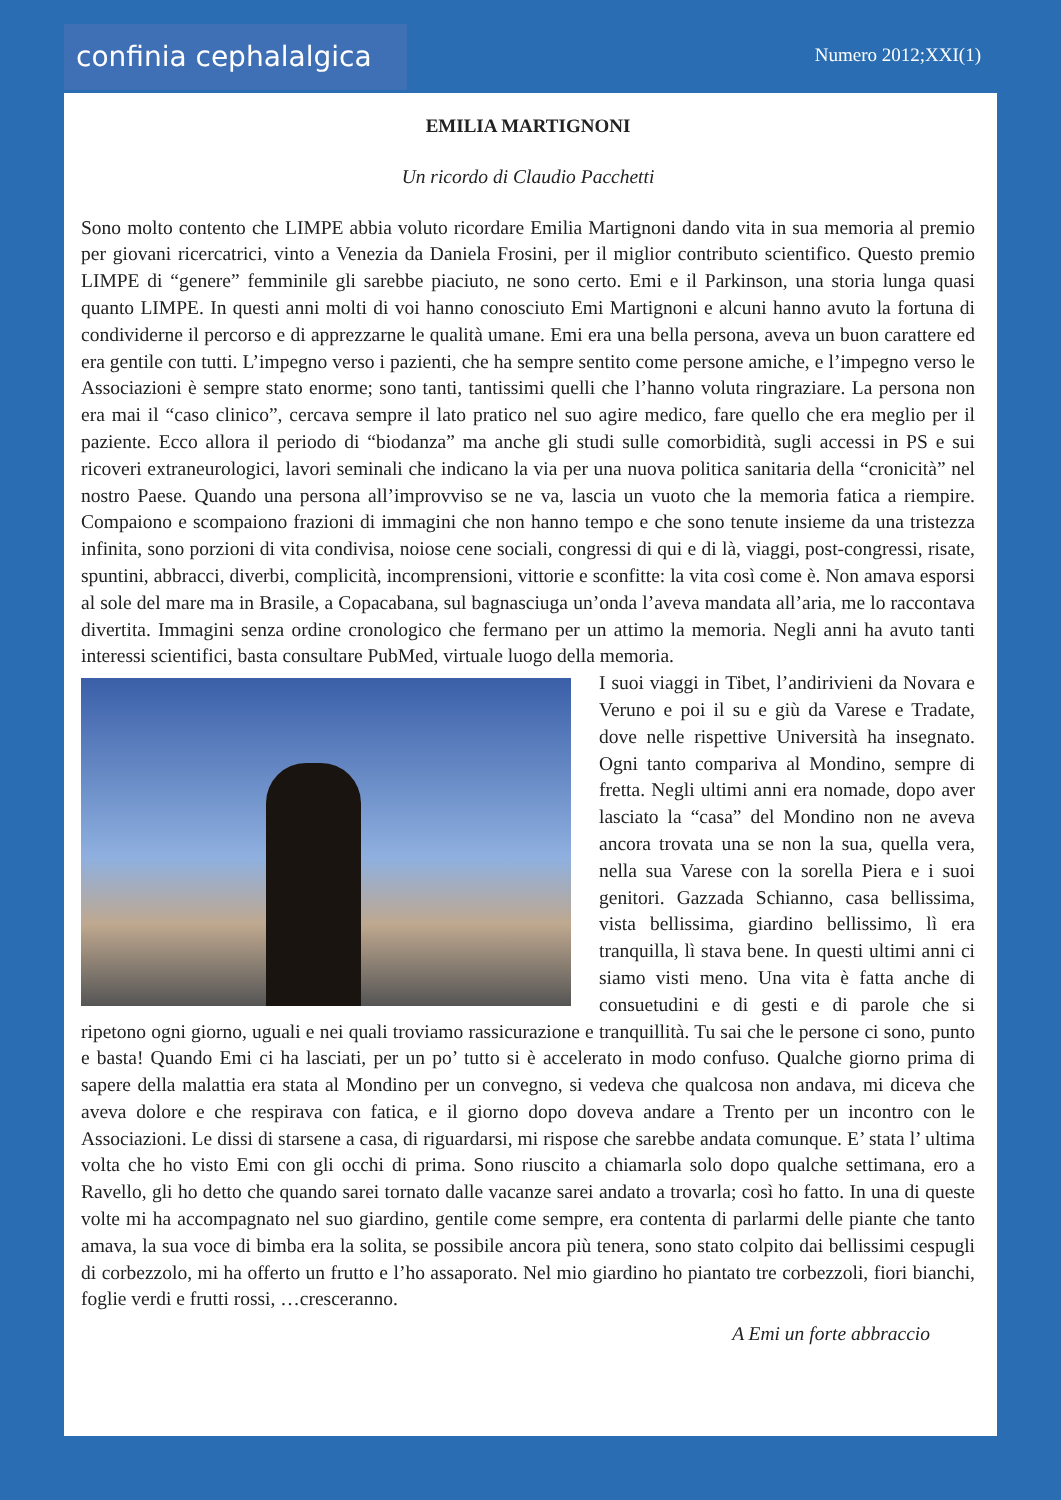confinia cephalalgica
Numero 2012;XXI(1)
EMILIA MARTIGNONI
Un ricordo di Claudio Pacchetti
Sono molto contento che LIMPE abbia voluto ricordare Emilia Martignoni dando vita in sua memoria al premio per giovani ricercatrici, vinto a Venezia da Daniela Frosini, per il miglior contributo scientifico. Questo premio LIMPE di “genere” femminile gli sarebbe piaciuto, ne sono certo. Emi e il Parkinson, una storia lunga quasi quanto LIMPE. In questi anni molti di voi hanno conosciuto Emi Martignoni e alcuni hanno avuto la fortuna di condividerne il percorso e di apprezzarne le qualità umane. Emi era una bella persona, aveva un buon carattere ed era gentile con tutti. L’impegno verso i pazienti, che ha sempre sentito come persone amiche, e l’impegno verso le Associazioni è sempre stato enorme; sono tanti, tantissimi quelli che l’hanno voluta ringraziare. La persona non era mai il “caso clinico”, cercava sempre il lato pratico nel suo agire medico, fare quello che era meglio per il paziente. Ecco allora il periodo di “biodanza” ma anche gli studi sulle comorbidità, sugli accessi in PS e sui ricoveri extraneurologici, lavori seminali che indicano la via per una nuova politica sanitaria della “cronicità” nel nostro Paese. Quando una persona all’improvviso se ne va, lascia un vuoto che la memoria fatica a riempire. Compaiono e scompaiono frazioni di immagini che non hanno tempo e che sono tenute insieme da una tristezza infinita, sono porzioni di vita condivisa, noiose cene sociali, congressi di qui e di là, viaggi, post-congressi, risate, spuntini, abbracci, diverbi, complicità, incomprensioni, vittorie e sconfitte: la vita così come è. Non amava esporsi al sole del mare ma in Brasile, a Copacabana, sul bagnasciuga un’onda l’aveva mandata all’aria, me lo raccontava divertita. Immagini senza ordine cronologico che fermano per un attimo la memoria. Negli anni ha avuto tanti interessi scientifici, basta consultare PubMed, virtuale luogo della memoria.
I suoi viaggi in Tibet, l’andirivieni da Novara e Veruno e poi il su e giù da Varese e Tradate, dove nelle rispettive Università ha insegnato. Ogni tanto compariva al Mondino, sempre di fretta. Negli ultimi anni era nomade, dopo aver lasciato la “casa” del Mondino non ne aveva ancora trovata una se non la sua, quella vera, nella sua Varese con la sorella Piera e i suoi genitori. Gazzada Schianno, casa bellissima, vista bellissima, giardino bellissimo, lì era tranquilla, lì stava bene. In questi ultimi anni ci siamo visti meno. Una vita è fatta anche di consuetudini e di gesti e di parole che si ripetono ogni giorno, uguali e nei quali troviamo rassicurazione e tranquillità. Tu sai che le persone ci sono, punto e basta! Quando Emi ci ha lasciati, per un po’ tutto si è accelerato in modo confuso. Qualche giorno prima di sapere della malattia era stata al Mondino per un convegno, si vedeva che qualcosa non andava, mi diceva che aveva dolore e che respirava con fatica, e il giorno dopo doveva andare a Trento per un incontro con le Associazioni. Le dissi di starsene a casa, di riguardarsi, mi rispose che sarebbe andata comunque. E’ stata l’ ultima volta che ho visto Emi con gli occhi di prima. Sono riuscito a chiamarla solo dopo qualche settimana, ero a Ravello, gli ho detto che quando sarei tornato dalle vacanze sarei andato a trovarla; così ho fatto. In una di queste volte mi ha accompagnato nel suo giardino, gentile come sempre, era contenta di parlarmi delle piante che tanto amava, la sua voce di bimba era la solita, se possibile ancora più tenera, sono stato colpito dai bellissimi cespugli di corbezzolo, mi ha offerto un frutto e l’ho assaporato. Nel mio giardino ho piantato tre corbezzoli, fiori bianchi, foglie verdi e frutti rossi, …cresceranno.
A Emi un forte abbraccio